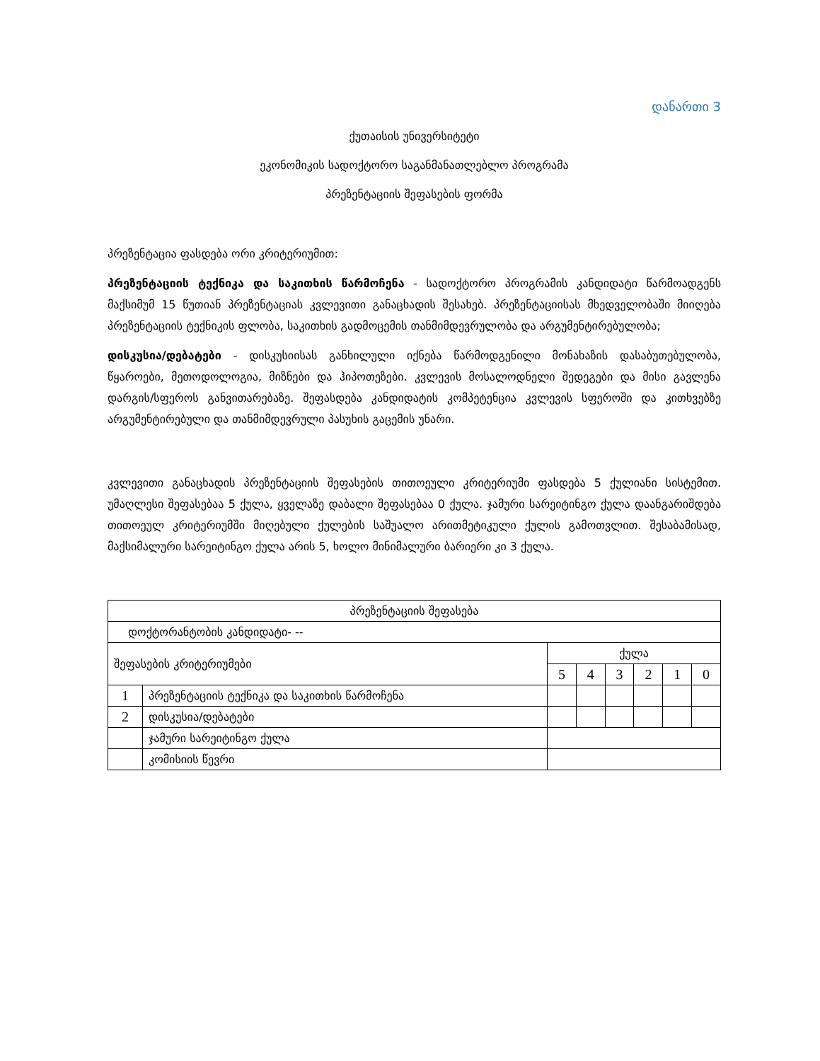დანართი 3
ქუთაისის უნივერსიტეტი
ეკონომიკის სადოქტორო საგანმანათლებლო პროგრამა
პრეზენტაციის შეფასების ფორმა
პრეზენტაცია ფასდება ორი კრიტერიუმით:
პრეზენტაციის ტექნიკა და საკითხის წარმოჩენა - სადოქტორო პროგრამის კანდიდატი წარმოადგენს მაქსიმუმ 15 წუთიან პრეზენტაციას კვლევითი განაცხადის შესახებ. პრეზენტაციისას მხედველობაში მიიღება პრეზენტაციის ტექნიკის ფლობა, საკითხის გადმოცემის თანმიმდევრულობა და არგუმენტირებულობა;
დისკუსია/დებატები - დისკუსიისას განხილული იქნება წარმოდგენილი მონახაზის დასაბუთებულობა, წყაროები, მეთოდოლოგია, მიზნები და ჰიპოთეზები. კვლევის მოსალოდნელი შედეგები და მისი გავლენა დარგის/სფეროს განვითარებაზე. შეფასდება კანდიდატის კომპეტენცია კვლევის სფეროში და კითხვებზე არგუმენტირებული და თანმიმდევრული პასუხის გაცემის უნარი.
კვლევითი განაცხადის პრეზენტაციის შეფასების თითოეული კრიტერიუმი ფასდება 5 ქულიანი სისტემით. უმაღლესი შეფასებაა 5 ქულა, ყველაზე დაბალი შეფასებაა 0 ქულა. ჯამური სარეიტინგო ქულა დაანგარიშდება თითოეულ კრიტერიუმში მიღებული ქულების საშუალო არითმეტიკული ქულის გამოთვლით. შესაბამისად, მაქსიმალური სარეიტინგო ქულა არის 5, ხოლო მინიმალური ბარიერი კი 3 ქულა.
| პრეზენტაციის შეფასება | | | | | | | |
| --- | --- | --- | --- | --- | --- | --- | --- |
| დოქტორანტობის კანდიდატი- -- | | | | | | | |
| შეფასების კრიტერიუმები | | ქულა | | | | | |
| | | 5 | 4 | 3 | 2 | 1 | 0 |
| 1 | პრეზენტაციის ტექნიკა და საკითხის წარმოჩენა | | | | | | |
| 2 | დისკუსია/დებატები | | | | | | |
| | ჯამური სარეიტინგო ქულა | | | | | | |
| | კომისიის წევრი | | | | | | |